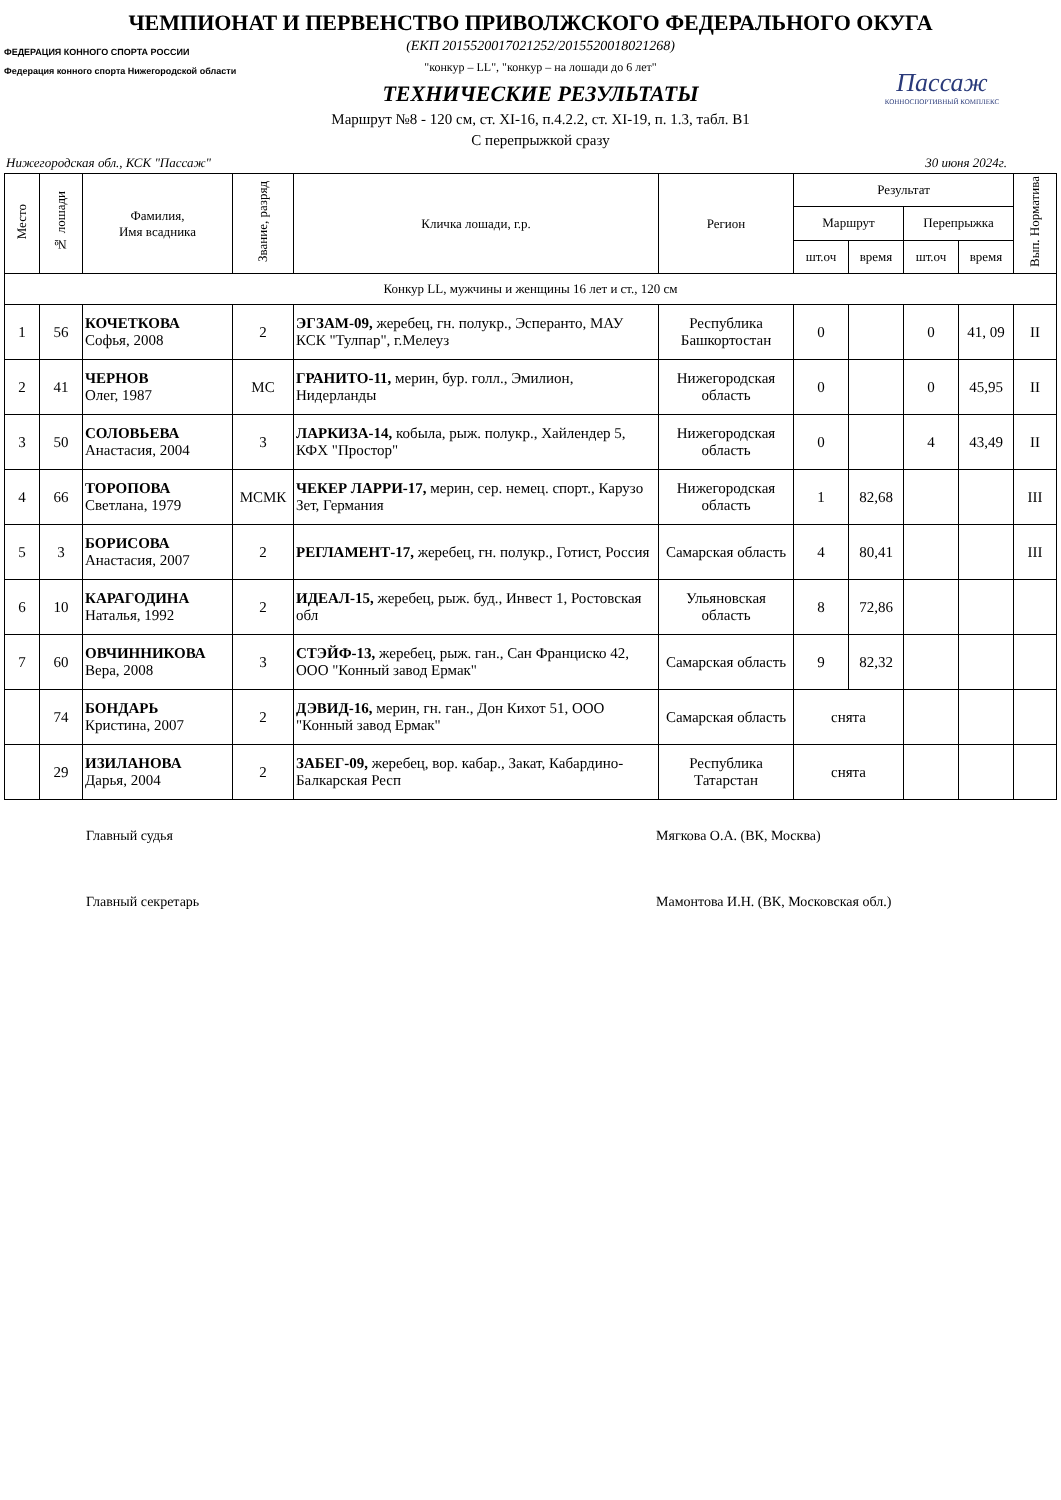ЧЕМПИОНАТ И ПЕРВЕНСТВО ПРИВОЛЖСКОГО ФЕДЕРАЛЬНОГО ОКУГА
ФЕДЕРАЦИЯ КОННОГО СПОРТА РОССИИ
Федерация конного спорта Нижегородской области
(ЕКП 2015520017021252/2015520018021268)
"конкур – LL", "конкур – на лошади до 6 лет"
ТЕХНИЧЕСКИЕ РЕЗУЛЬТАТЫ
Маршрут №8 - 120 см, ст. XI-16, п.4.2.2, ст. XI-19, п. 1.3, табл. В1
С перепрыжкой сразу
Пассаж
КОННОСПОРТИВНЫЙ КОМПЛЕКС
Нижегородская обл., КСК "Пассаж" 30 июня 2024г.
| Место | № лошади | Фамилия, Имя всадника | Звание, разряд | Кличка лошади, г.р. | Регион | Результат | | | | Вып. Норматива |
| --- | --- | --- | --- | --- | --- | --- | --- | --- | --- | --- |
| | | | | | | Маршрут | | Перепрыжка | | |
| | | | | | | шт.оч | время | шт.оч | время | |
| Конкур LL, мужчины и женщины 16 лет и ст., 120 см | | | | | | | | | | |
| 1 | 56 | КОЧЕТКОВА Софья, 2008 | 2 | ЭГЗАМ-09, жеребец, гн. полукр., Эсперанто, МАУ КСК "Тулпар", г.Мелеуз | Республика Башкортостан | 0 | | 0 | 41, 09 | II |
| 2 | 41 | ЧЕРНОВ Олег, 1987 | МС | ГРАНИТО-11, мерин, бур. голл., Эмилион, Нидерланды | Нижегородская область | 0 | | 0 | 45,95 | II |
| 3 | 50 | СОЛОВЬЕВА Анастасия, 2004 | 3 | ЛАРКИЗА-14, кобыла, рыж. полукр., Хайлендер 5, КФХ "Простор" | Нижегородская область | 0 | | 4 | 43,49 | II |
| 4 | 66 | ТОРОПОВА Светлана, 1979 | МСМК | ЧЕКЕР ЛАРРИ-17, мерин, сер. немец. спорт., Карузо Зет, Германия | Нижегородская область | 1 | 82,68 | | | III |
| 5 | 3 | БОРИСОВА Анастасия, 2007 | 2 | РЕГЛАМЕНТ-17, жеребец, гн. полукр., Готист, Россия | Самарская область | 4 | 80,41 | | | III |
| 6 | 10 | КАРАГОДИНА Наталья, 1992 | 2 | ИДЕАЛ-15, жеребец, рыж. буд., Инвест 1, Ростовская обл | Ульяновская область | 8 | 72,86 | | | |
| 7 | 60 | ОВЧИННИКОВА Вера, 2008 | 3 | СТЭЙФ-13, жеребец, рыж. ган., Сан Франциско 42, ООО "Конный завод Ермак" | Самарская область | 9 | 82,32 | | | |
| | 74 | БОНДАРЬ Кристина, 2007 | 2 | ДЭВИД-16, мерин, гн. ган., Дон Кихот 51, ООО "Конный завод Ермак" | Самарская область | снята | | | | |
| | 29 | ИЗИЛАНОВА Дарья, 2004 | 2 | ЗАБЕГ-09, жеребец, вор. кабар., Закат, Кабардино-Балкарская Респ | Республика Татарстан | снята | | | | |
Главный судья Мягкова О.А. (ВК, Москва)
Главный секретарь Мамонтова И.Н. (ВК, Московская обл.)